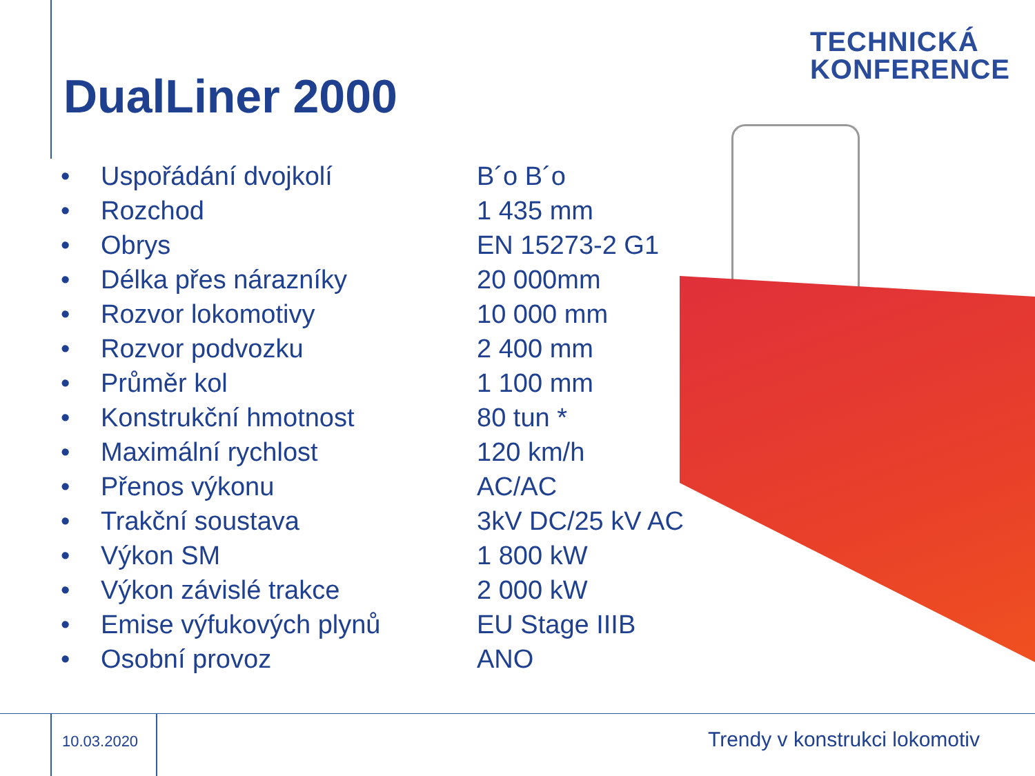TECHNICKÁ
KONFERENCE
DualLiner 2000
| • | Uspořádání dvojkolí | B´o B´o |
| • | Rozchod | 1 435 mm |
| • | Obrys | EN 15273-2 G1 |
| • | Délka přes nárazníky | 20 000mm |
| • | Rozvor lokomotivy | 10 000 mm |
| • | Rozvor podvozku | 2 400 mm |
| • | Průměr kol | 1 100 mm |
| • | Konstrukční hmotnost | 80 tun * |
| • | Maximální rychlost | 120 km/h |
| • | Přenos výkonu | AC/AC |
| • | Trakční soustava | 3kV DC/25 kV AC |
| • | Výkon SM | 1 800 kW |
| • | Výkon závislé trakce | 2 000 kW |
| • | Emise výfukových plynů | EU Stage IIIB |
| • | Osobní provoz | ANO |
10.03.2020 Trendy v konstrukci lokomotiv